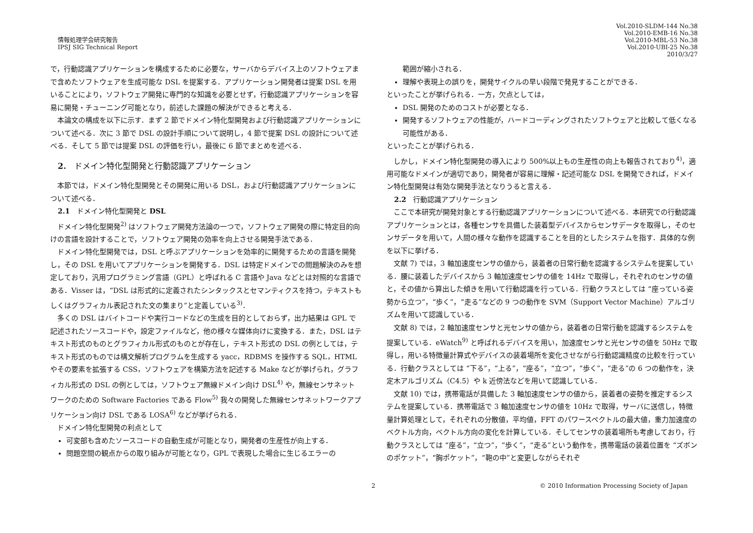情報処理学会研究報告
IPSJ SIG Technical Report
Vol.2010-SLDM-144 No.38
Vol.2010-EMB-16 No.38
Vol.2010-MBL-53 No.38
Vol.2010-UBI-25 No.38
2010/3/27
で，行動認識アプリケーションを構成するために必要な，サーバからデバイス上のソフトウェアまで含めたソフトウェアを生成可能な DSL を提案する．アプリケーション開発者は提案 DSL を用いることにより，ソフトウェア開発に専門的な知識を必要とせず，行動認識アプリケーションを容易に開発・チューニング可能となり，前述した課題の解決ができると考える．
本論文の構成を以下に示す．まず 2 節でドメイン特化型開発および行動認識アプリケーションについて述べる．次に 3 節で DSL の設計手順について説明し，4 節で提案 DSL の設計について述べる．そして 5 節では提案 DSL の評価を行い，最後に 6 節でまとめを述べる．
2.　ドメイン特化型開発と行動認識アプリケーション
本節では，ドメイン特化型開発とその開発に用いる DSL，および行動認識アプリケーションについて述べる．
2.1　ドメイン特化型開発と DSL
ドメイン特化型開発<sup>2)</sup> はソフトウェア開発方法論の一つで，ソフトウェア開発の際に特定目的向けの言語を設計することで，ソフトウェア開発の効率を向上させる開発手法である．
ドメイン特化型開発では，DSL と呼ぶアプリケーションを効率的に開発するための言語を開発し，その DSL を用いてアプリケーションを開発する．DSL は特定ドメインでの問題解決のみを想定しており，汎用プログラミング言語（GPL）と呼ばれる C 言語や Java などとは対照的な言語である．Visser は，“DSL は形式的に定義されたシンタックスとセマンティクスを持つ，テキストもしくはグラフィカル表記された文の集まり”と定義している<sup>3)</sup>．
多くの DSL はバイトコードや実行コードなどの生成を目的としておらず，出力結果は GPL で記述されたソースコードや，設定ファイルなど，他の様々な媒体向けに変換する．また，DSL はテキスト形式のものとグラフィカル形式のものとが存在し，テキスト形式の DSL の例としては，テキスト形式のものでは構文解析プログラムを生成する yacc，RDBMS を操作する SQL，HTML やその要素を拡張する CSS，ソフトウェアを構築方法を記述する Make などが挙げられ，グラフィカル形式の DSL の例としては，ソフトウェア無線ドメイン向け DSL<sup>4)</sup> や，無線センサネットワークのための Software Factories である Flow<sup>5)</sup> 我々の開発した無線センサネットワークアプリケーション向け DSL である LOSA<sup>6)</sup> などが挙げられる．
ドメイン特化型開発の利点として
可変部も含めたソースコードの自動生成が可能となり，開発者の生産性が向上する．
問題空間の観点からの取り組みが可能となり，GPL で表現した場合に生じるエラーの
範囲が縮小される．
理解や表現上の誤りを，開発サイクルの早い段階で発見することができる．
といったことが挙げられる．一方，欠点としては，
DSL 開発のためのコストが必要となる．
開発するソフトウェアの性能が，ハードコーディングされたソフトウェアと比較して低くなる可能性がある．
といったことが挙げられる．
しかし，ドメイン特化型開発の導入により 500%以上もの生産性の向上も報告されており<sup>4)</sup>，適用可能なドメインが適切であり，開発者が容易に理解・記述可能な DSL を開発できれば，ドメイン特化型開発は有効な開発手法となりうると言える．
2.2　行動認識アプリケーション
ここで本研究が開発対象とする行動認識アプリケーションについて述べる．本研究での行動認識アプリケーションとは，各種センサを具備した装着型デバイスからセンサデータを取得し，そのセンサデータを用いて，人間の様々な動作を認識することを目的としたシステムを指す．具体的な例を以下に挙げる．
文献 7) では，3 軸加速度センサの値から，装着者の日常行動を認識するシステムを提案している．腰に装着したデバイスから 3 軸加速度センサの値を 14Hz で取得し，それぞれのセンサの値と，その値から算出した傾きを用いて行動認識を行っている．行動クラスとしては “座っている姿勢から立つ”，“歩く”，“走る”などの 9 つの動作を SVM（Support Vector Machine）アルゴリズムを用いて認識している．
文献 8) では，2 軸加速度センサと光センサの値から，装着者の日常行動を認識するシステムを提案している．eWatch<sup>9)</sup> と呼ばれるデバイスを用い，加速度センサと光センサの値を 50Hz で取得し，用いる特徴量計算式やデバイスの装着場所を変化させながら行動認識精度の比較を行っている．行動クラスとしては “下る”，“上る”，“座る”，“立つ”，“歩く”，“走る”の 6 つの動作を，決定木アルゴリズム（C4.5）や k 近傍法などを用いて認識している．
文献 10) では，携帯電話が具備した 3 軸加速度センサの値から，装着者の姿勢を推定するシステムを提案している．携帯電話で 3 軸加速度センサの値を 10Hz で取得，サーバに送信し，特徴量計算処理として，それぞれの分散値，平均値，FFT のパワースペクトルの最大値，重力加速度のベクトル方向，ベクトル方向の変化を計算している．そしてセンサの装着場所も考慮しており，行動クラスとしては “座る”，“立つ”，“歩く”，“走る”という動作を，携帯電話の装着位置を “ズボンのポケット”，“胸ポケット”，“鞄の中”と変更しながらそれぞ
2 © 2010 Information Processing Society of Japan